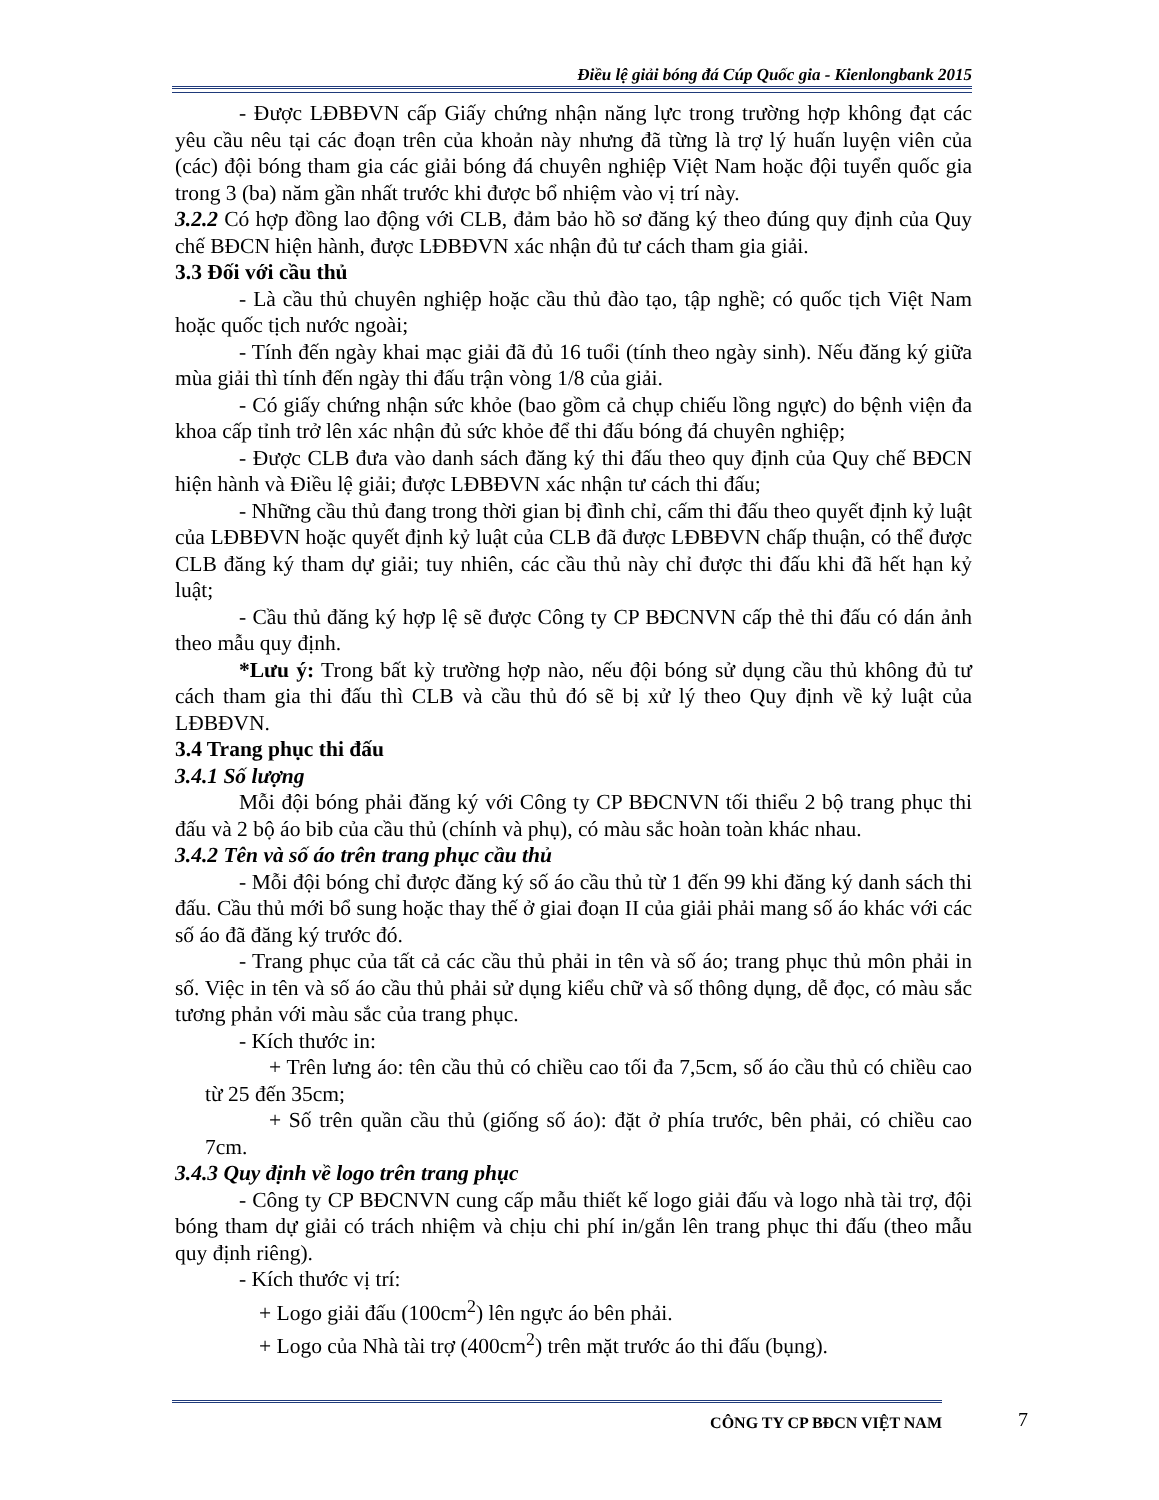Điều lệ giải bóng đá Cúp Quốc gia - Kienlongbank 2015
- Được LĐBĐVN cấp Giấy chứng nhận năng lực trong trường hợp không đạt các yêu cầu nêu tại các đoạn trên của khoản này nhưng đã từng là trợ lý huấn luyện viên của (các) đội bóng tham gia các giải bóng đá chuyên nghiệp Việt Nam hoặc đội tuyển quốc gia trong 3 (ba) năm gần nhất trước khi được bổ nhiệm vào vị trí này.
3.2.2 Có hợp đồng lao động với CLB, đảm bảo hồ sơ đăng ký theo đúng quy định của Quy chế BĐCN hiện hành, được LĐBĐVN xác nhận đủ tư cách tham gia giải.
3.3 Đối với cầu thủ
- Là cầu thủ chuyên nghiệp hoặc cầu thủ đào tạo, tập nghề; có quốc tịch Việt Nam hoặc quốc tịch nước ngoài;
- Tính đến ngày khai mạc giải đã đủ 16 tuổi (tính theo ngày sinh). Nếu đăng ký giữa mùa giải thì tính đến ngày thi đấu trận vòng 1/8 của giải.
- Có giấy chứng nhận sức khỏe (bao gồm cả chụp chiếu lồng ngực) do bệnh viện đa khoa cấp tỉnh trở lên xác nhận đủ sức khỏe để thi đấu bóng đá chuyên nghiệp;
- Được CLB đưa vào danh sách đăng ký thi đấu theo quy định của Quy chế BĐCN hiện hành và Điều lệ giải; được LĐBĐVN xác nhận tư cách thi đấu;
- Những cầu thủ đang trong thời gian bị đình chỉ, cấm thi đấu theo quyết định kỷ luật của LĐBĐVN hoặc quyết định kỷ luật của CLB đã được LĐBĐVN chấp thuận, có thể được CLB đăng ký tham dự giải; tuy nhiên, các cầu thủ này chỉ được thi đấu khi đã hết hạn kỷ luật;
- Cầu thủ đăng ký hợp lệ sẽ được Công ty CP BĐCNVN cấp thẻ thi đấu có dán ảnh theo mẫu quy định.
*Lưu ý: Trong bất kỳ trường hợp nào, nếu đội bóng sử dụng cầu thủ không đủ tư cách tham gia thi đấu thì CLB và cầu thủ đó sẽ bị xử lý theo Quy định về kỷ luật của LĐBĐVN.
3.4 Trang phục thi đấu
3.4.1 Số lượng
Mỗi đội bóng phải đăng ký với Công ty CP BĐCNVN tối thiểu 2 bộ trang phục thi đấu và 2 bộ áo bib của cầu thủ (chính và phụ), có màu sắc hoàn toàn khác nhau.
3.4.2 Tên và số áo trên trang phục cầu thủ
- Mỗi đội bóng chỉ được đăng ký số áo cầu thủ từ 1 đến 99 khi đăng ký danh sách thi đấu. Cầu thủ mới bổ sung hoặc thay thế ở giai đoạn II của giải phải mang số áo khác với các số áo đã đăng ký trước đó.
- Trang phục của tất cả các cầu thủ phải in tên và số áo; trang phục thủ môn phải in số. Việc in tên và số áo cầu thủ phải sử dụng kiểu chữ và số thông dụng, dễ đọc, có màu sắc tương phản với màu sắc của trang phục.
- Kích thước in:
+ Trên lưng áo: tên cầu thủ có chiều cao tối đa 7,5cm, số áo cầu thủ có chiều cao từ 25 đến 35cm;
+ Số trên quần cầu thủ (giống số áo): đặt ở phía trước, bên phải, có chiều cao 7cm.
3.4.3 Quy định về logo trên trang phục
- Công ty CP BĐCNVN cung cấp mẫu thiết kế logo giải đấu và logo nhà tài trợ, đội bóng tham dự giải có trách nhiệm và chịu chi phí in/gắn lên trang phục thi đấu (theo mẫu quy định riêng).
- Kích thước vị trí:
+ Logo giải đấu (100cm<sup>2</sup>) lên ngực áo bên phải.
+ Logo của Nhà tài trợ (400cm<sup>2</sup>) trên mặt trước áo thi đấu (bụng).
CÔNG TY CP BĐCN VIỆT NAM 7